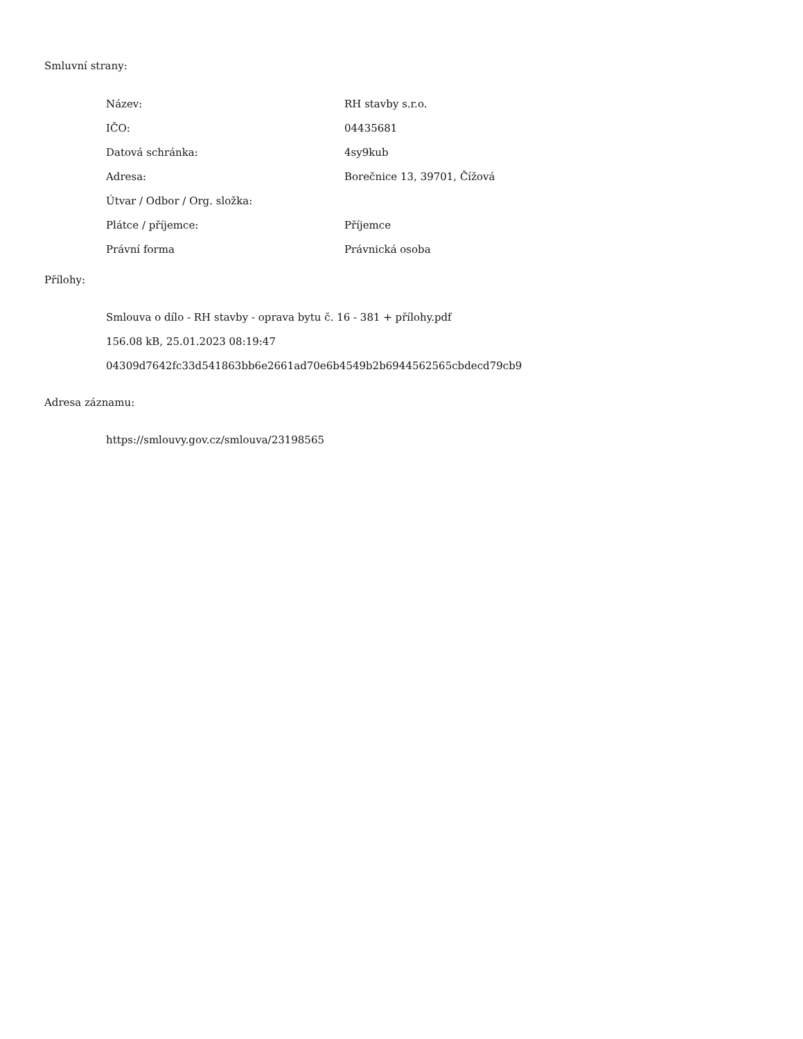Smluvní strany:
| Název: | RH stavby s.r.o. |
| IČO: | 04435681 |
| Datová schránka: | 4sy9kub |
| Adresa: | Borečnice 13, 39701, Čížová |
| Útvar / Odbor / Org. složka: | |
| Plátce / příjemce: | Příjemce |
| Právní forma | Právnická osoba |
Přílohy:
Smlouva o dílo - RH stavby - oprava bytu č. 16 - 381 + přílohy.pdf
156.08 kB, 25.01.2023 08:19:47
04309d7642fc33d541863bb6e2661ad70e6b4549b2b6944562565cbdecd79cb9
Adresa záznamu:
https://smlouvy.gov.cz/smlouva/23198565